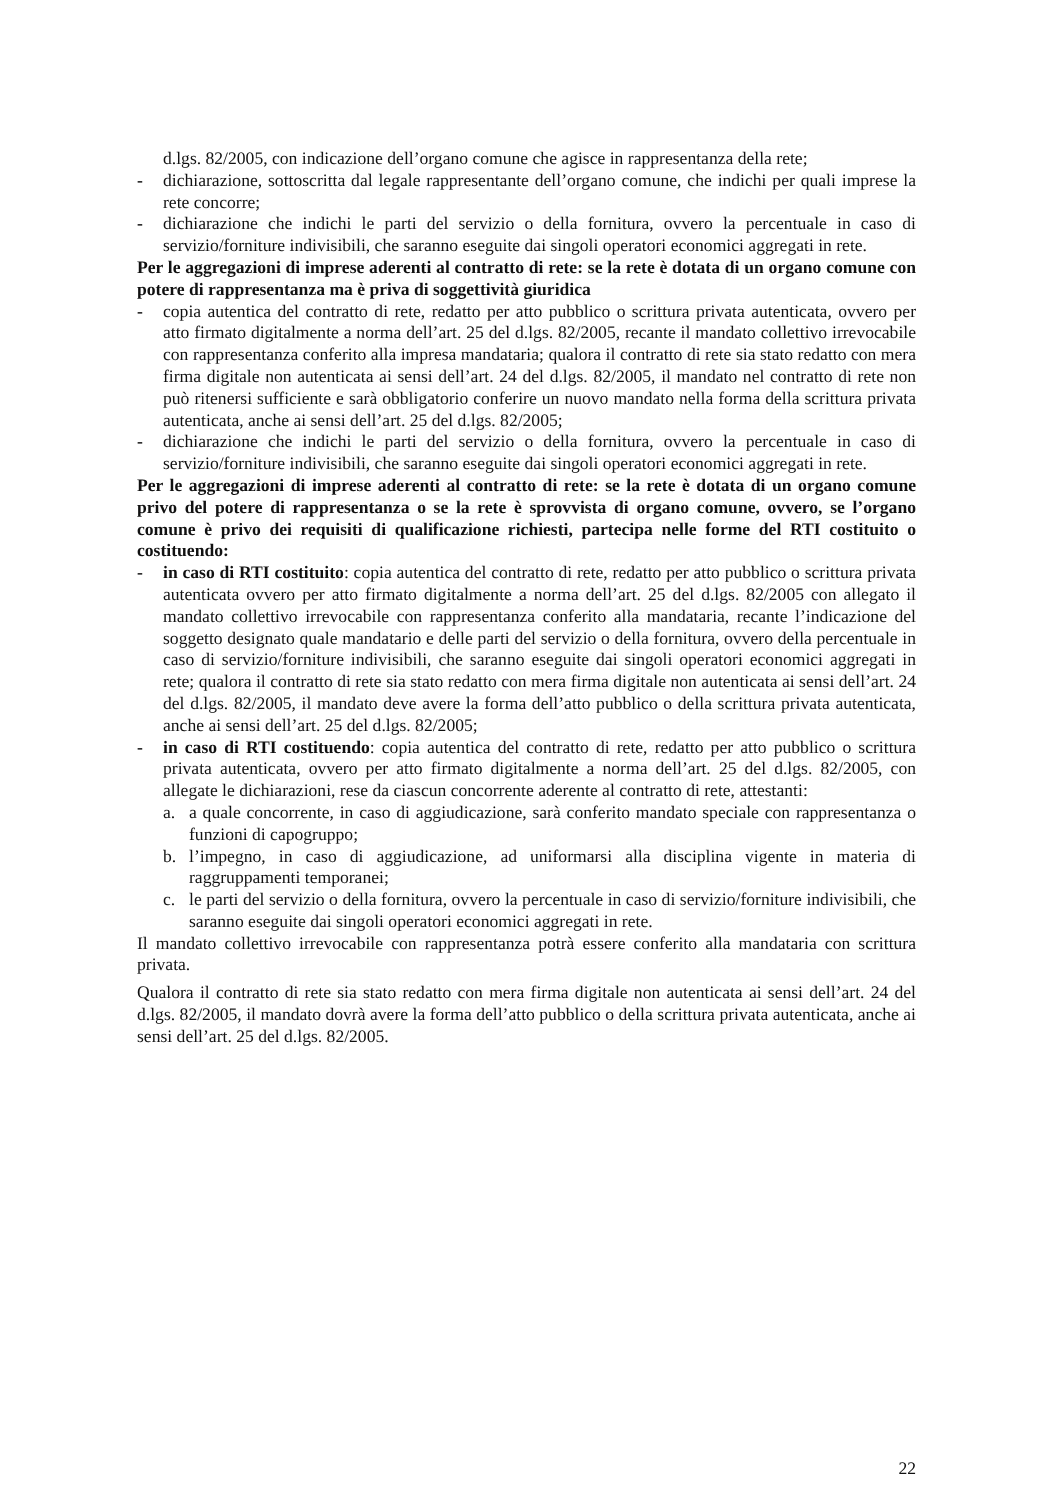d.lgs. 82/2005, con indicazione dell’organo comune che agisce in rappresentanza della rete;
- dichiarazione, sottoscritta dal legale rappresentante dell’organo comune, che indichi per quali imprese la rete concorre;
- dichiarazione che indichi le parti del servizio o della fornitura, ovvero la percentuale in caso di servizio/forniture indivisibili, che saranno eseguite dai singoli operatori economici aggregati in rete.
Per le aggregazioni di imprese aderenti al contratto di rete: se la rete è dotata di un organo comune con potere di rappresentanza ma è priva di soggettività giuridica
- copia autentica del contratto di rete, redatto per atto pubblico o scrittura privata autenticata, ovvero per atto firmato digitalmente a norma dell’art. 25 del d.lgs. 82/2005, recante il mandato collettivo irrevocabile con rappresentanza conferito alla impresa mandataria; qualora il contratto di rete sia stato redatto con mera firma digitale non autenticata ai sensi dell’art. 24 del d.lgs. 82/2005, il mandato nel contratto di rete non può ritenersi sufficiente e sarà obbligatorio conferire un nuovo mandato nella forma della scrittura privata autenticata, anche ai sensi dell’art. 25 del d.lgs. 82/2005;
- dichiarazione che indichi le parti del servizio o della fornitura, ovvero la percentuale in caso di servizio/forniture indivisibili, che saranno eseguite dai singoli operatori economici aggregati in rete.
Per le aggregazioni di imprese aderenti al contratto di rete: se la rete è dotata di un organo comune privo del potere di rappresentanza o se la rete è sprovvista di organo comune, ovvero, se l’organo comune è privo dei requisiti di qualificazione richiesti, partecipa nelle forme del RTI costituito o costituendo:
- in caso di RTI costituito: copia autentica del contratto di rete, redatto per atto pubblico o scrittura privata autenticata ovvero per atto firmato digitalmente a norma dell’art. 25 del d.lgs. 82/2005 con allegato il mandato collettivo irrevocabile con rappresentanza conferito alla mandataria, recante l’indicazione del soggetto designato quale mandatario e delle parti del servizio o della fornitura, ovvero della percentuale in caso di servizio/forniture indivisibili, che saranno eseguite dai singoli operatori economici aggregati in rete; qualora il contratto di rete sia stato redatto con mera firma digitale non autenticata ai sensi dell’art. 24 del d.lgs. 82/2005, il mandato deve avere la forma dell’atto pubblico o della scrittura privata autenticata, anche ai sensi dell’art. 25 del d.lgs. 82/2005;
- in caso di RTI costituendo: copia autentica del contratto di rete, redatto per atto pubblico o scrittura privata autenticata, ovvero per atto firmato digitalmente a norma dell’art. 25 del d.lgs. 82/2005, con allegate le dichiarazioni, rese da ciascun concorrente aderente al contratto di rete, attestanti:
a. a quale concorrente, in caso di aggiudicazione, sarà conferito mandato speciale con rappresentanza o funzioni di capogruppo;
b. l’impegno, in caso di aggiudicazione, ad uniformarsi alla disciplina vigente in materia di raggruppamenti temporanei;
c. le parti del servizio o della fornitura, ovvero la percentuale in caso di servizio/forniture indivisibili, che saranno eseguite dai singoli operatori economici aggregati in rete.
Il mandato collettivo irrevocabile con rappresentanza potrà essere conferito alla mandataria con scrittura privata.
Qualora il contratto di rete sia stato redatto con mera firma digitale non autenticata ai sensi dell’art. 24 del d.lgs. 82/2005, il mandato dovrà avere la forma dell’atto pubblico o della scrittura privata autenticata, anche ai sensi dell’art. 25 del d.lgs. 82/2005.
22